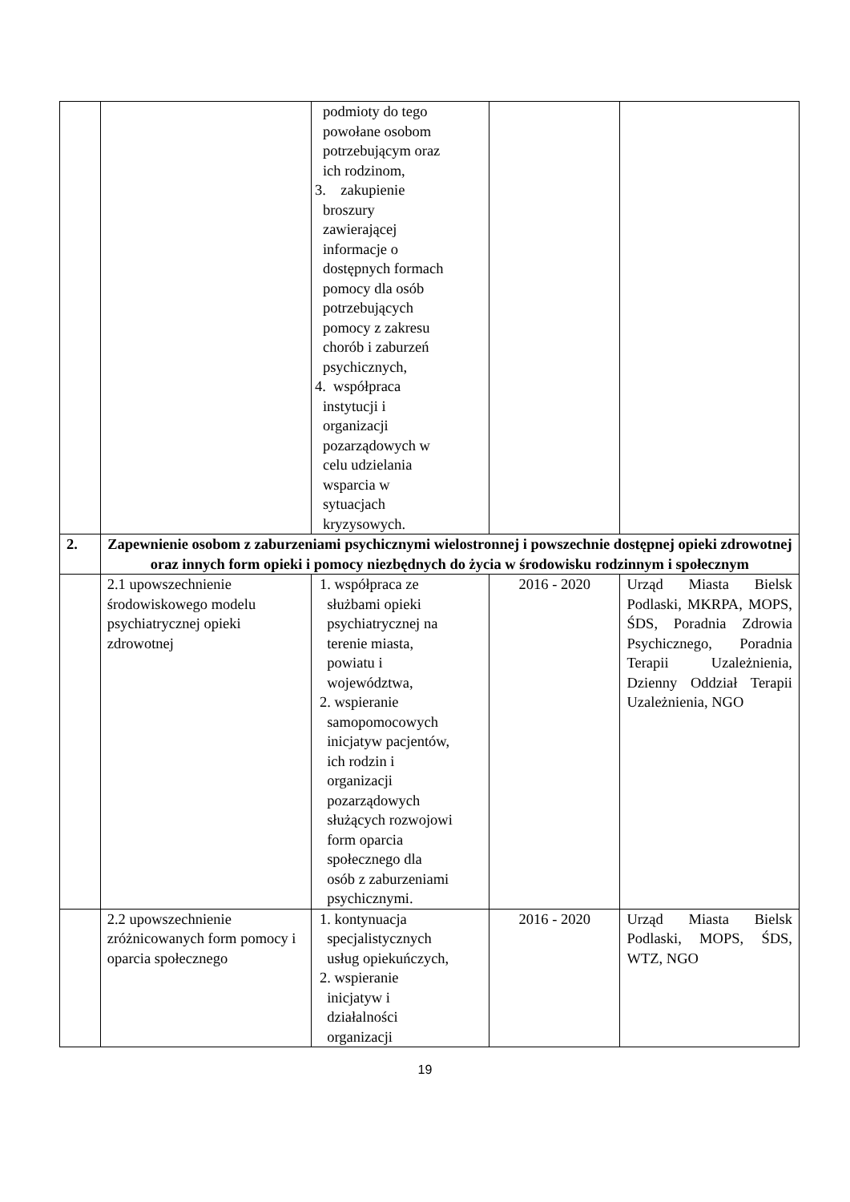| | | podmioty do tego powołane osobom potrzebującym oraz ich rodzinom, 3. zakupienie broszury zawierającej informacje o dostępnych formach pomocy dla osób potrzebujących pomocy z zakresu chorób i zaburzeń psychicznych, 4. współpraca instytucji i organizacji pozarządowych w celu udzielania wsparcia w sytuacjach kryzysowych. | | |
| 2. | Zapewnienie osobom z zaburzeniami psychicznymi wielostronnej i powszechnie dostępnej opieki zdrowotnej oraz innych form opieki i pomocy niezbędnych do życia w środowisku rodzinnym i społecznym | | | |
| | 2.1 upowszechnienie środowiskowego modelu psychiatrycznej opieki zdrowotnej | 1. współpraca ze służbami opieki psychiatrycznej na terenie miasta, powiatu i województwa, 2. wspieranie samopomocowych inicjatyw pacjentów, ich rodzin i organizacji pozarządowych służących rozwojowi form oparcia społecznego dla osób z zaburzeniami psychicznymi. | 2016 - 2020 | Urząd Miasta Bielsk Podlaski, MKRPA, MOPS, ŚDS, Poradnia Zdrowia Psychicznego, Poradnia Terapii Uzależnienia, Dzienny Oddział Terapii Uzależnienia, NGO |
| | 2.2 upowszechnienie zróżnicowanych form pomocy i oparcia społecznego | 1. kontynuacja specjalistycznych usług opiekuńczych, 2. wspieranie inicjatyw i działalności organizacji | 2016 - 2020 | Urząd Miasta Bielsk Podlaski, MOPS, ŚDS, WTZ, NGO |
19